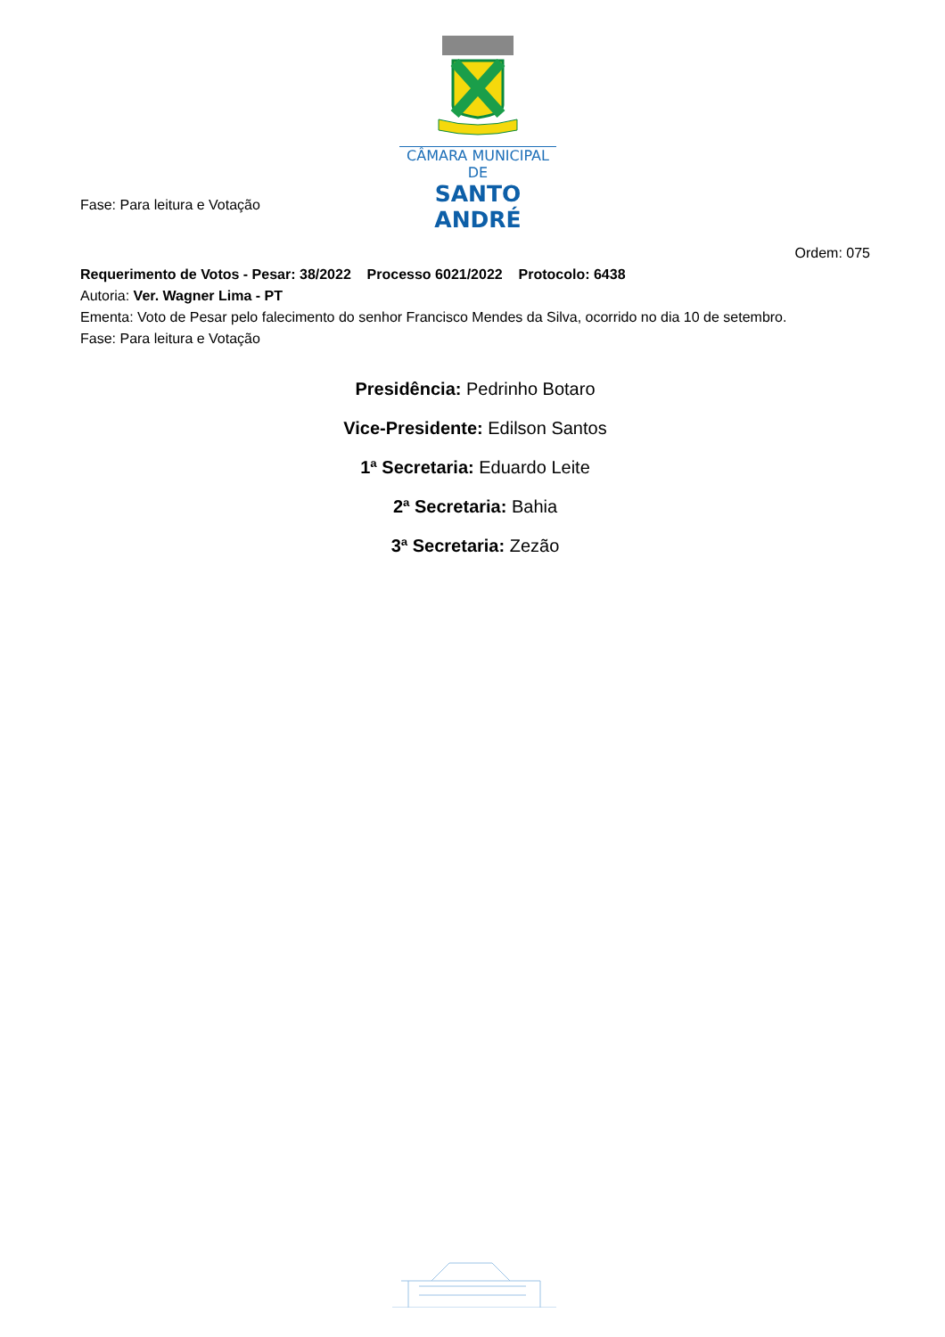CÂMARA MUNICIPAL DE
SANTO ANDRÉ
Fase: Para leitura e Votação
Ordem: 075
Requerimento de Votos - Pesar: 38/2022 Processo 6021/2022 Protocolo: 6438
Autoria: Ver. Wagner Lima - PT
Ementa: Voto de Pesar pelo falecimento do senhor Francisco Mendes da Silva, ocorrido no dia 10 de setembro.
Fase: Para leitura e Votação
Presidência: Pedrinho Botaro
Vice-Presidente: Edilson Santos
1ª Secretaria: Eduardo Leite
2ª Secretaria: Bahia
3ª Secretaria: Zezão